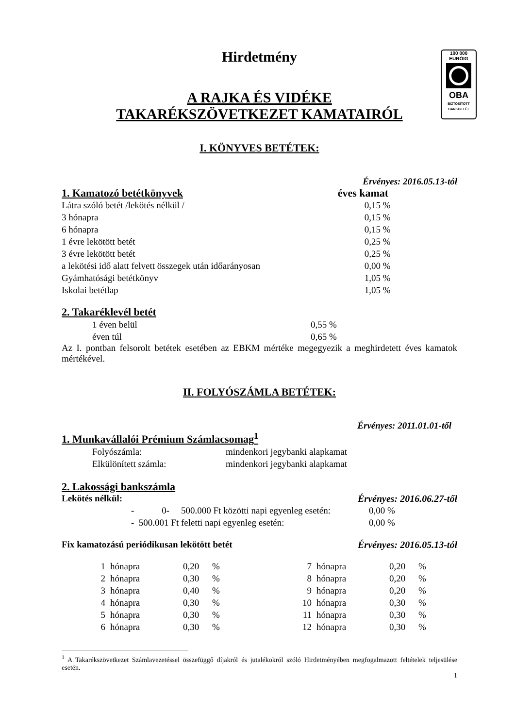100 000
EURÓIG
OBA
BIZTOSÍTOTT
BANKBETÉT
Hirdetmény
A RAJKA ÉS VIDÉKE
TAKARÉKSZÖVETKEZET KAMATAIRÓL
I. KÖNYVES BETÉTEK:
Érvényes: 2016.05.13-tól
| 1. Kamatozó betétkönyvek | éves kamat |
| Látra szóló betét /lekötés nélkül / | 0,15 % |
| 3 hónapra | 0,15 % |
| 6 hónapra | 0,15 % |
| 1 évre lekötött betét | 0,25 % |
| 3 évre lekötött betét | 0,25 % |
| a lekötési idő alatt felvett összegek után időarányosan | 0,00 % |
| Gyámhatósági betétkönyv | 1,05 % |
| Iskolai betétlap | 1,05 % |
2. Takaréklevél betét
| 1 éven belül | 0,55 % |
| éven túl | 0,65 % |
Az I. pontban felsorolt betétek esetében az EBKM mértéke megegyezik a meghirdetett éves kamatok mértékével.
II. FOLYÓSZÁMLA BETÉTEK:
Érvényes: 2011.01.01-től
1. Munkavállalói Prémium Számlacsomag<sup>1</sup>
| Folyószámla: | mindenkori jegybanki alapkamat |
| Elkülönített számla: | mindenkori jegybanki alapkamat |
2. Lakossági bankszámla
Lekötés nélkül: Érvényes: 2016.06.27-től
| - 0- 500.000 Ft közötti napi egyenleg esetén: | 0,00 % |
| - 500.001 Ft feletti napi egyenleg esetén: | 0,00 % |
Fix kamatozású periódikusan lekötött betét Érvényes: 2016.05.13-tól
| 1 | hónapra | 0,20 | % | 7 | hónapra | 0,20 | % |
| 2 | hónapra | 0,30 | % | 8 | hónapra | 0,20 | % |
| 3 | hónapra | 0,40 | % | 9 | hónapra | 0,20 | % |
| 4 | hónapra | 0,30 | % | 10 | hónapra | 0,30 | % |
| 5 | hónapra | 0,30 | % | 11 | hónapra | 0,30 | % |
| 6 | hónapra | 0,30 | % | 12 | hónapra | 0,30 | % |
<sup>1</sup> A Takarékszövetkezet Számlavezetéssel összefüggő díjakról és jutalékokról szóló Hirdetményében megfogalmazott feltételek teljesülése esetén.
1